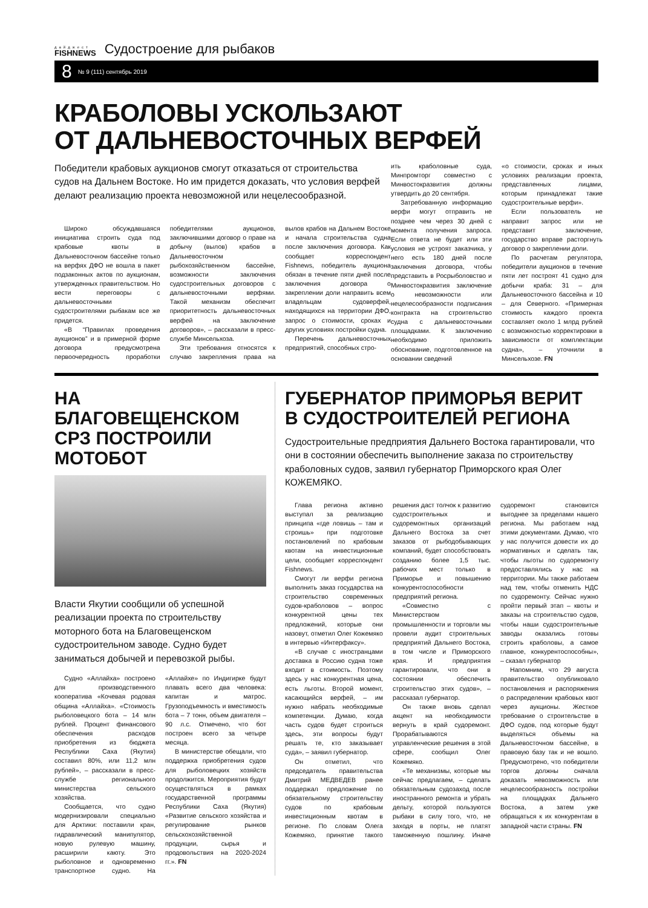дайджест
FISHNEWS
Судостроение для рыбаков
8 № 9 (111) сентябрь 2019
КРАБОЛОВЫ УСКОЛЬЗАЮТ
ОТ ДАЛЬНЕВОСТОЧНЫХ ВЕРФЕЙ
Победители крабовых аукционов смогут отказаться от строительства судов на Дальнем Востоке. Но им придется доказать, что условия верфей делают реализацию проекта невозможной или нецелесообразной.
Широко обсуждавшаяся инициатива строить суда под крабовые квоты в Дальневосточном бассейне только на верфях ДФО не вошла в пакет подзаконных актов по аукционам, утвержденных правительством. Но вести переговоры с дальневосточными судостроителями рыбакам все же придется.
«В “Правилах проведения аукционов” и в примерной форме договора предусмотрена первоочередность проработки победителями аукционов, заключившими договор о праве на добычу (вылов) крабов в Дальневосточном рыбохозяйственном бассейне, возможности заключения судостроительных договоров с дальневосточными верфями. Такой механизм обеспечит приоритетность дальневосточных верфей на заключение договоров», – рассказали в пресс-службе Минсельхоза.
Эти требования относятся к случаю закрепления права на вылов крабов на Дальнем Востоке и начала строительства судна после заключения договора. Как сообщает корреспондент Fishnews, победитель аукциона обязан в течение пяти дней после заключения договора о закреплении доли направить всем владельцам судоверфей, находящихся на территории ДФО, запрос о стоимости, сроках и других условиях постройки судна.
Перечень дальневосточных предприятий, способных стро-
ить краболовные суда, Минпромторг совместно с Минвостокразвития должны утвердить до 20 сентября.
Затребованную информацию верфи могут отправить не позднее чем через 30 дней с момента получения запроса. Если ответа не будет или эти условия не устроят заказчика, у него есть 180 дней после заключения договора, чтобы представить в Росрыболовство и Минвостокразвития заключение о невозможности или нецелесообразности подписания контракта на строительство судна с дальневосточными площадками. К заключению необходимо приложить обоснование, подготовленное на основании сведений
«о стоимости, сроках и иных условиях реализации проекта, представленных лицами, которым принадлежат такие судостроительные верфи».
Если пользователь не направит запрос или не представит заключение, государство вправе расторгнуть договор о закреплении доли.
По расчетам регулятора, победители аукционов в течение пяти лет построят 41 судно для добычи краба: 31 – для Дальневосточного бассейна и 10 – для Северного. «Примерная стоимость каждого проекта составляет около 1 млрд рублей с возможностью корректировки в зависимости от комплектации судна», – уточнили в Минсельхозе. FN
НА БЛАГОВЕЩЕНСКОМ СРЗ ПОСТРОИЛИ МОТОБОТ
Власти Якутии сообщили об успешной реализации проекта по строительству моторного бота на Благовещенском судостроительном заводе. Судно будет заниматься добычей и перевозкой рыбы.
Судно «Аллайха» построено для производственного кооператива «Кочевая родовая община «Аллайха». «Стоимость рыболовецкого бота – 14 млн рублей. Процент финансового обеспечения расходов приобретения из бюджета Республики Саха (Якутия) составил 80%, или 11,2 млн рублей», – рассказали в пресс-службе регионального министерства сельского хозяйства.
Сообщается, что судно модернизировали специально для Арктики: поставили кран, гидравлический манипулятор, новую рулевую машину, расширили каюту. Это рыболовное и одновременно транспортное судно. На «Аллайхе» по Индигирке будут плавать всего два человека: капитан и матрос. Грузоподъемность и вместимость бота – 7 тонн, объем двигателя – 90 л.с. Отмечено, что бот построен всего за четыре месяца.
В министерстве обещали, что поддержка приобретения судов для рыболовецких хозяйств продолжится. Мероприятия будут осуществляться в рамках государственной программы Республики Саха (Якутия) «Развитие сельского хозяйства и регулирование рынков сельскохозяйственной продукции, сырья и продовольствия на 2020-2024 гг.». FN
ГУБЕРНАТОР ПРИМОРЬЯ ВЕРИТ В СУДОСТРОИТЕЛЕЙ РЕГИОНА
Судостроительные предприятия Дальнего Востока гарантировали, что они в состоянии обеспечить выполнение заказа по строительству краболовных судов, заявил губернатор Приморского края Олег КОЖЕМЯКО.
Глава региона активно выступал за реализацию принципа «где ловишь – там и строишь» при подготовке постановлений по крабовым квотам на инвестиционные цели, сообщает корреспондент Fishnews.
Смогут ли верфи региона выполнить заказ государства на строительство современных судов-краболовов – вопрос конкурентной цены тех предложений, которые они назовут, отметил Олег Кожемяко в интервью «Интерфаксу».
«В случае с иностранцами доставка в Россию судна тоже входит в стоимость. Поэтому здесь у нас конкурентная цена, есть льготы. Второй момент, касающийся верфей, – им нужно набрать необходимые компетенции. Думаю, когда часть судов будет строиться здесь, эти вопросы будут решать те, кто заказывает суда», – заявил губернатор.
Он отметил, что председатель правительства Дмитрий МЕДВЕДЕВ ранее поддержал предложение по обязательному строительству судов по крабовым инвестиционным квотам в регионе. По словам Олега Кожемяко, принятие такого решения даст толчок к развитию судостроительных и судоремонтных организаций Дальнего Востока за счет заказов от рыбодобывающих компаний, будет способствовать созданию более 1,5 тыс. рабочих мест только в Приморье и повышению конкурентоспособности предприятий региона.
«Совместно с Министерством промышленности и торговли мы провели аудит строительных предприятий Дальнего Востока, в том числе и Приморского края. И предприятия гарантировали, что они в состоянии обеспечить строительство этих судов», – рассказал губернатор.
Он также вновь сделал акцент на необходимости вернуть в край судоремонт. Прорабатываются управленческие решения в этой сфере, сообщил Олег Кожемяко.
«Те механизмы, которые мы сейчас предлагаем, – сделать обязательным судозаход после иностранного ремонта и убрать дельту, которой пользуются рыбаки в силу того, что, не заходя в порты, не платят таможенную пошлину. Иначе судоремонт становится выгоднее за пределами нашего региона. Мы работаем над этими документами. Думаю, что у нас получится довести их до нормативных и сделать так, чтобы льготы по судоремонту предоставлялись у нас на территории. Мы также работаем над тем, чтобы отменить НДС по судоремонту. Сейчас нужно пройти первый этап – квоты и заказы на строительство судов, чтобы наши судостроительные заводы оказались готовы строить краболовы, а самое главное, конкурентоспособны», – сказал губернатор
Напомним, что 29 августа правительство опубликовало постановления и распоряжения о распределении крабовых квот через аукционы. Жесткое требование о строительстве в ДФО судов, под которые будут выделяться объемы на Дальневосточном бассейне, в правовую базу так и не вошло. Предусмотрено, что победители торгов должны сначала доказать невозможность или нецелесообразность постройки на площадках Дальнего Востока, а затем уже обращаться к их конкурентам в западной части страны. FN